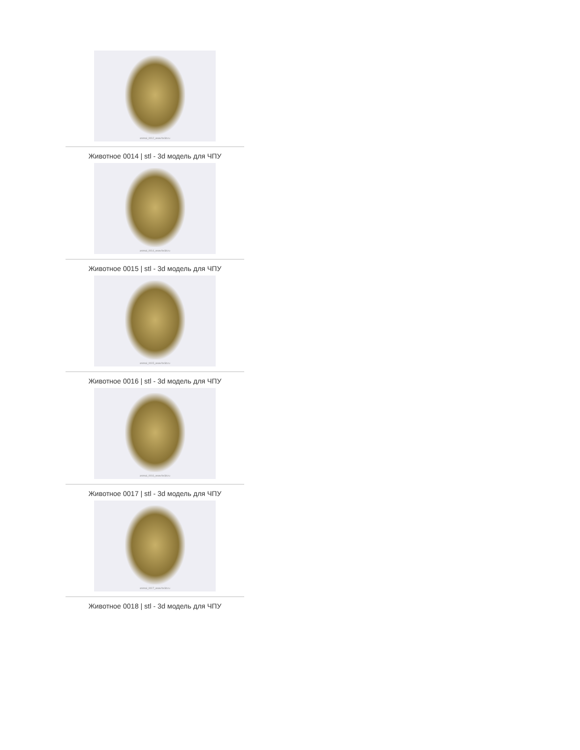animal_0012_www.for3d.ru
Животное 0014 | stl - 3d модель для ЧПУ
animal_0014_www.for3d.ru
Животное 0015 | stl - 3d модель для ЧПУ
animal_0015_www.for3d.ru
Животное 0016 | stl - 3d модель для ЧПУ
animal_0016_www.for3d.ru
Животное 0017 | stl - 3d модель для ЧПУ
animal_0017_www.for3d.ru
Животное 0018 | stl - 3d модель для ЧПУ